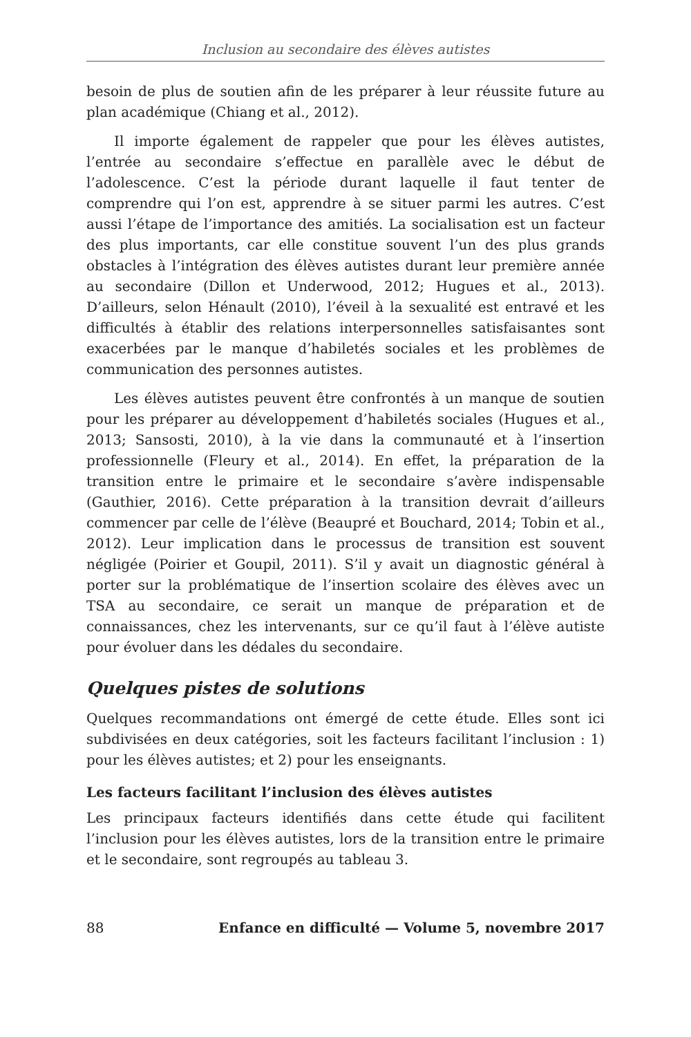Inclusion au secondaire des élèves autistes
besoin de plus de soutien afin de les préparer à leur réussite future au plan académique (Chiang et al., 2012).
Il importe également de rappeler que pour les élèves autistes, l’entrée au secondaire s’effectue en parallèle avec le début de l’adolescence. C’est la période durant laquelle il faut tenter de comprendre qui l’on est, apprendre à se situer parmi les autres. C’est aussi l’étape de l’importance des amitiés. La socialisation est un facteur des plus importants, car elle constitue souvent l’un des plus grands obstacles à l’intégration des élèves autistes durant leur première année au secondaire (Dillon et Underwood, 2012; Hugues et al., 2013). D’ailleurs, selon Hénault (2010), l’éveil à la sexualité est entravé et les difficultés à établir des relations interpersonnelles satisfaisantes sont exacerbées par le manque d’habiletés sociales et les problèmes de communication des personnes autistes.
Les élèves autistes peuvent être confrontés à un manque de soutien pour les préparer au développement d’habiletés sociales (Hugues et al., 2013; Sansosti, 2010), à la vie dans la communauté et à l’insertion professionnelle (Fleury et al., 2014). En effet, la préparation de la transition entre le primaire et le secondaire s’avère indispensable (Gauthier, 2016). Cette préparation à la transition devrait d’ailleurs commencer par celle de l’élève (Beaupré et Bouchard, 2014; Tobin et al., 2012). Leur implication dans le processus de transition est souvent négligée (Poirier et Goupil, 2011). S’il y avait un diagnostic général à porter sur la problématique de l’insertion scolaire des élèves avec un TSA au secondaire, ce serait un manque de préparation et de connaissances, chez les intervenants, sur ce qu’il faut à l’élève autiste pour évoluer dans les dédales du secondaire.
Quelques pistes de solutions
Quelques recommandations ont émergé de cette étude. Elles sont ici subdivisées en deux catégories, soit les facteurs facilitant l’inclusion : 1) pour les élèves autistes; et 2) pour les enseignants.
Les facteurs facilitant l’inclusion des élèves autistes
Les principaux facteurs identifiés dans cette étude qui facilitent l’inclusion pour les élèves autistes, lors de la transition entre le primaire et le secondaire, sont regroupés au tableau 3.
88 Enfance en difficulté — Volume 5, novembre 2017